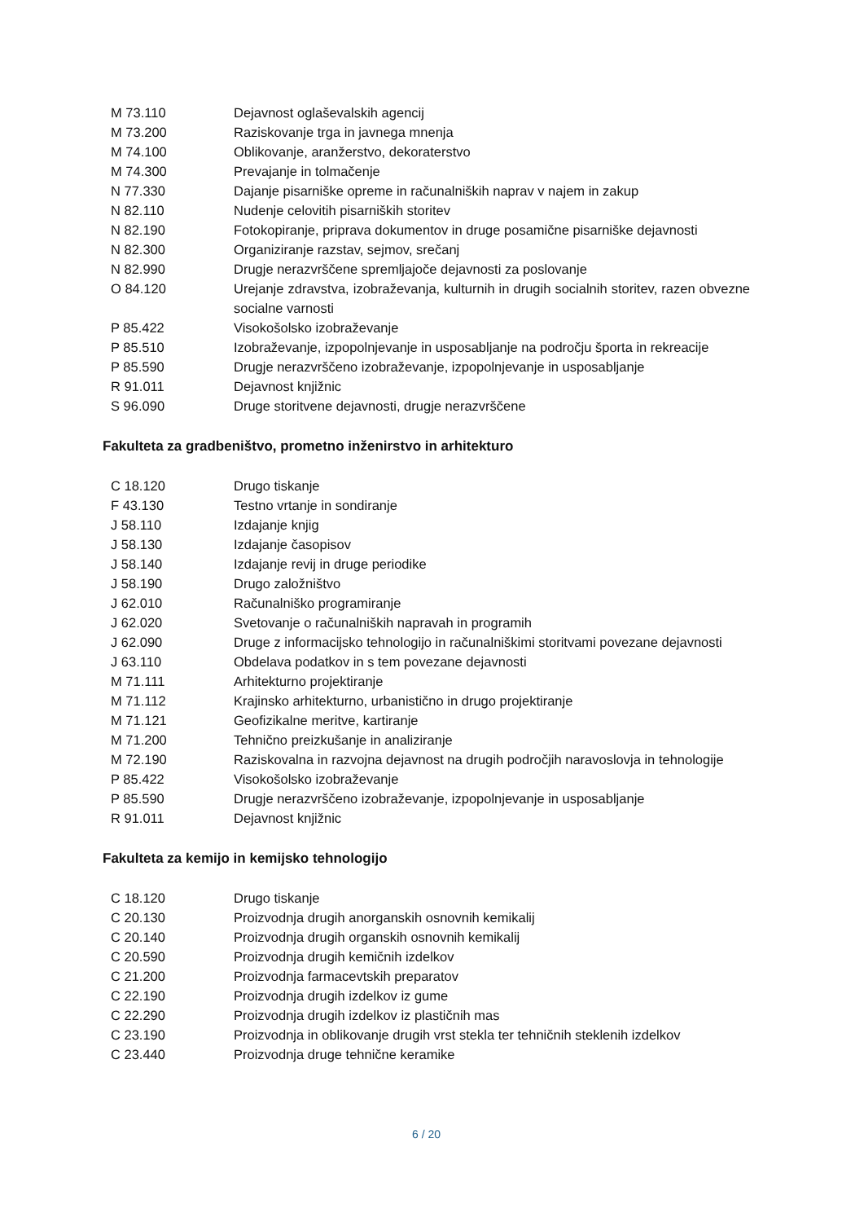| M 73.110 | Dejavnost oglaševalskih agencij |
| M 73.200 | Raziskovanje trga in javnega mnenja |
| M 74.100 | Oblikovanje, aranžerstvo, dekoraterstvo |
| M 74.300 | Prevajanje in tolmačenje |
| N 77.330 | Dajanje pisarniške opreme in računalniških naprav v najem in zakup |
| N 82.110 | Nudenje celovitih pisarniških storitev |
| N 82.190 | Fotokopiranje, priprava dokumentov in druge posamične pisarniške dejavnosti |
| N 82.300 | Organiziranje razstav, sejmov, srečanj |
| N 82.990 | Drugje nerazvrščene spremljajoče dejavnosti za poslovanje |
| O 84.120 | Urejanje zdravstva, izobraževanja, kulturnih in drugih socialnih storitev, razen obvezne socialne varnosti |
| P 85.422 | Visokošolsko izobraževanje |
| P 85.510 | Izobraževanje, izpopolnjevanje in usposabljanje na področju športa in rekreacije |
| P 85.590 | Drugje nerazvrščeno izobraževanje, izpopolnjevanje in usposabljanje |
| R 91.011 | Dejavnost knjižnic |
| S 96.090 | Druge storitvene dejavnosti, drugje nerazvrščene |
Fakulteta za gradbeništvo, prometno inženirstvo in arhitekturo
| C 18.120 | Drugo tiskanje |
| F 43.130 | Testno vrtanje in sondiranje |
| J 58.110 | Izdajanje knjig |
| J 58.130 | Izdajanje časopisov |
| J 58.140 | Izdajanje revij in druge periodike |
| J 58.190 | Drugo založništvo |
| J 62.010 | Računalniško programiranje |
| J 62.020 | Svetovanje o računalniških napravah in programih |
| J 62.090 | Druge z informacijsko tehnologijo in računalniškimi storitvami povezane dejavnosti |
| J 63.110 | Obdelava podatkov in s tem povezane dejavnosti |
| M 71.111 | Arhitekturno projektiranje |
| M 71.112 | Krajinsko arhitekturno, urbanistično in drugo projektiranje |
| M 71.121 | Geofizikalne meritve, kartiranje |
| M 71.200 | Tehnično preizkušanje in analiziranje |
| M 72.190 | Raziskovalna in razvojna dejavnost na drugih področjih naravoslovja in tehnologije |
| P 85.422 | Visokošolsko izobraževanje |
| P 85.590 | Drugje nerazvrščeno izobraževanje, izpopolnjevanje in usposabljanje |
| R 91.011 | Dejavnost knjižnic |
Fakulteta za kemijo in kemijsko tehnologijo
| C 18.120 | Drugo tiskanje |
| C 20.130 | Proizvodnja drugih anorganskih osnovnih kemikalij |
| C 20.140 | Proizvodnja drugih organskih osnovnih kemikalij |
| C 20.590 | Proizvodnja drugih kemičnih izdelkov |
| C 21.200 | Proizvodnja farmacevtskih preparatov |
| C 22.190 | Proizvodnja drugih izdelkov iz gume |
| C 22.290 | Proizvodnja drugih izdelkov iz plastičnih mas |
| C 23.190 | Proizvodnja in oblikovanje drugih vrst stekla ter tehničnih steklenih izdelkov |
| C 23.440 | Proizvodnja druge tehnične keramike |
6 / 20